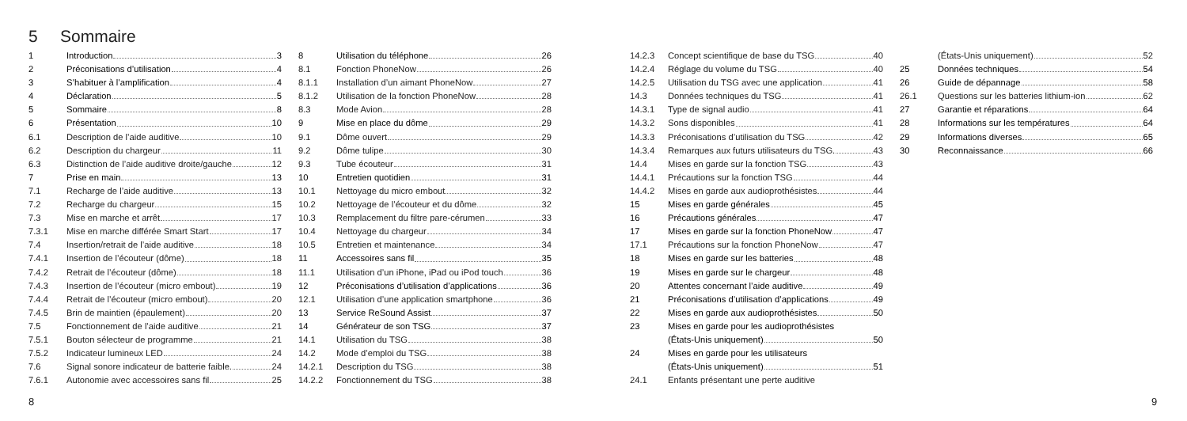5 Sommaire
1 Introduction 3
2 Préconisations d’utilisation 4
3 S’habituer à l’amplification 4
4 Déclaration 5
5 Sommaire 8
6 Présentation 10
6.1 Description de l’aide auditive 10
6.2 Description du chargeur 11
6.3 Distinction de l’aide auditive droite/gauche 12
7 Prise en main 13
7.1 Recharge de l’aide auditive 13
7.2 Recharge du chargeur 15
7.3 Mise en marche et arrêt 17
7.3.1 Mise en marche différée Smart Start 17
7.4 Insertion/retrait de l’aide auditive 18
7.4.1 Insertion de l’écouteur (dôme) 18
7.4.2 Retrait de l’écouteur (dôme) 18
7.4.3 Insertion de l’écouteur (micro embout) 19
7.4.4 Retrait de l’écouteur (micro embout) 20
7.4.5 Brin de maintien (épaulement) 20
7.5 Fonctionnement de l’aide auditive 21
7.5.1 Bouton sélecteur de programme 21
7.5.2 Indicateur lumineux LED 24
7.6 Signal sonore indicateur de batterie faible. 24
7.6.1 Autonomie avec accessoires sans fil 25
8 Utilisation du téléphone 26
8.1 Fonction PhoneNow 26
8.1.1 Installation d’un aimant PhoneNow 27
8.1.2 Utilisation de la fonction PhoneNow 28
8.3 Mode Avion 28
9 Mise en place du dôme 29
9.1 Dôme ouvert 29
9.2 Dôme tulipe 30
9.3 Tube écouteur 31
10 Entretien quotidien 31
10.1 Nettoyage du micro embout 32
10.2 Nettoyage de l’écouteur et du dôme 32
10.3 Remplacement du filtre pare-cérumen 33
10.4 Nettoyage du chargeur 34
10.5 Entretien et maintenance 34
11 Accessoires sans fil 35
11.1 Utilisation d’un iPhone, iPad ou iPod touch 36
12 Préconisations d’utilisation d’applications 36
12.1 Utilisation d’une application smartphone 36
13 Service ReSound Assist 37
14 Générateur de son TSG 37
14.1 Utilisation du TSG 38
14.2 Mode d’emploi du TSG 38
14.2.1 Description du TSG 38
14.2.2 Fonctionnement du TSG 38
14.2.3 Concept scientifique de base du TSG 40
14.2.4 Réglage du volume du TSG 40
14.2.5 Utilisation du TSG avec une application 41
14.3 Données techniques du TSG 41
14.3.1 Type de signal audio 41
14.3.2 Sons disponibles 41
14.3.3 Préconisations d’utilisation du TSG 42
14.3.4 Remarques aux futurs utilisateurs du TSG. 43
14.4 Mises en garde sur la fonction TSG 43
14.4.1 Précautions sur la fonction TSG 44
14.4.2 Mises en garde aux audioprothésistes 44
15 Mises en garde générales 45
16 Précautions générales 47
17 Mises en garde sur la fonction PhoneNow 47
17.1 Précautions sur la fonction PhoneNow 47
18 Mises en garde sur les batteries 48
19 Mises en garde sur le chargeur 48
20 Attentes concernant l’aide auditive 49
21 Préconisations d’utilisation d’applications 49
22 Mises en garde aux audioprothésistes 50
23 Mises en garde pour les audioprothésistes
(États-Unis uniquement) 50
24 Mises en garde pour les utilisateurs
(États-Unis uniquement) 51
24.1 Enfants présentant une perte auditive
(États-Unis uniquement) 52
25 Données techniques 54
26 Guide de dépannage 58
26.1 Questions sur les batteries lithium-ion 62
27 Garantie et réparations 64
28 Informations sur les températures 64
29 Informations diverses 65
30 Reconnaissance 66
8 9